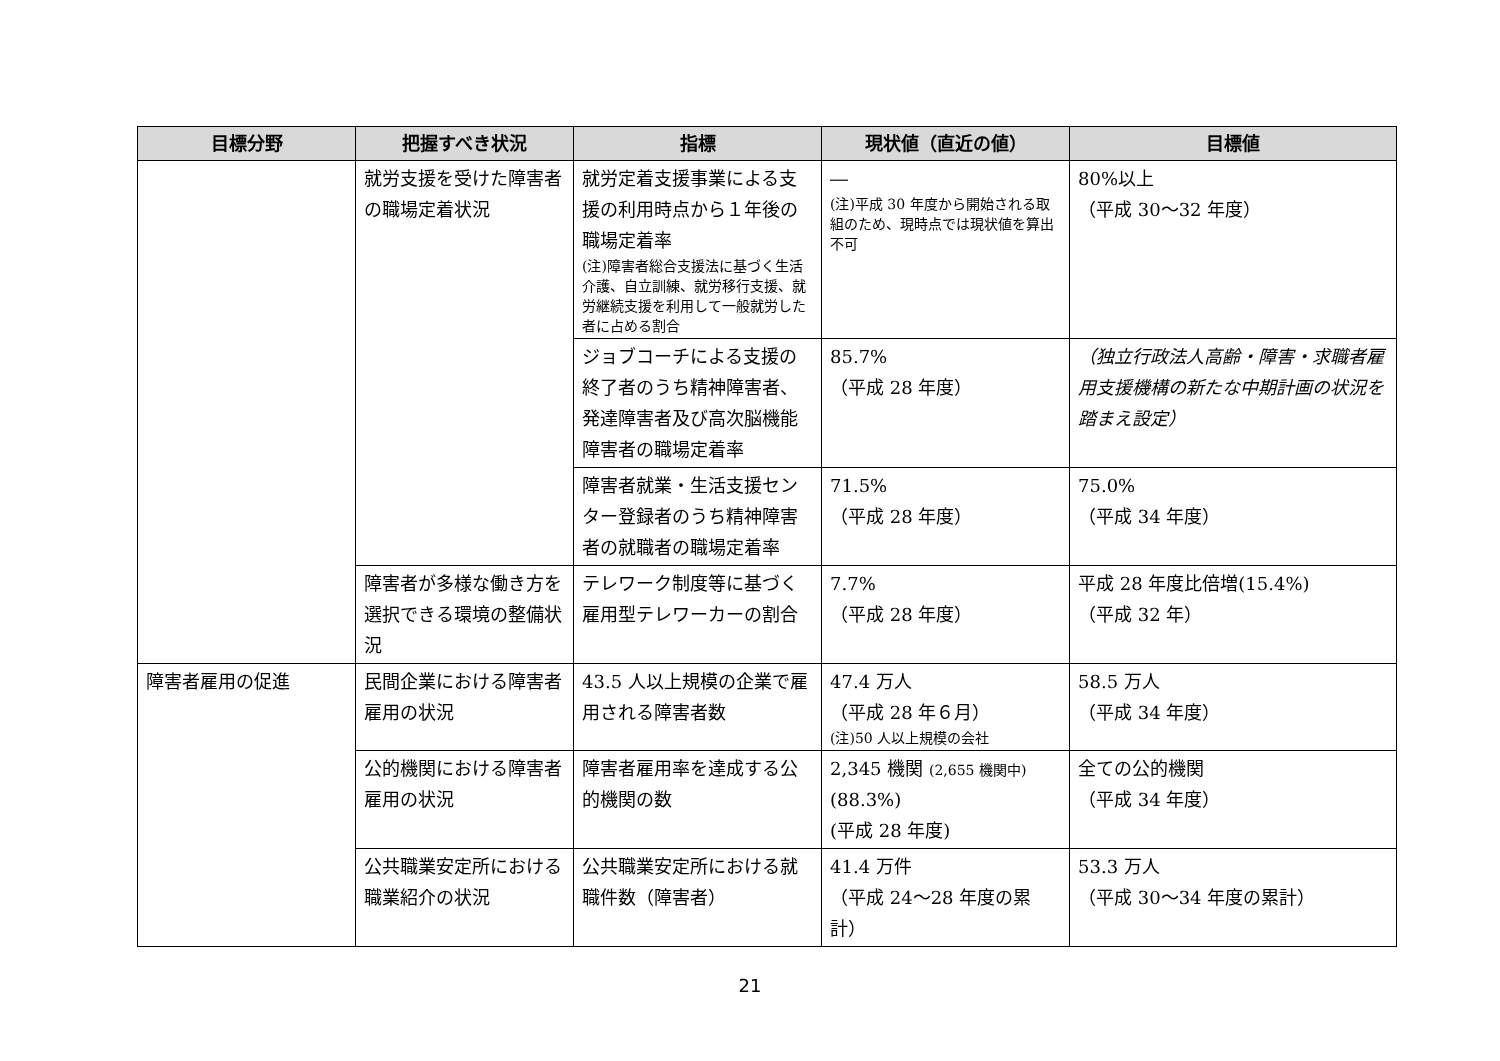| 目標分野 | 把握すべき状況 | 指標 | 現状値（直近の値） | 目標値 |
| --- | --- | --- | --- | --- |
| | 就労支援を受けた障害者の職場定着状況 | 就労定着支援事業による支援の利用時点から１年後の職場定着率 (注)障害者総合支援法に基づく生活介護、自立訓練、就労移行支援、就労継続支援を利用して一般就労した者に占める割合 | ― (注)平成 30 年度から開始される取組のため、現時点では現状値を算出不可 | 80%以上 （平成 30～32 年度） |
| | | ジョブコーチによる支援の終了者のうち精神障害者、発達障害者及び高次脳機能障害者の職場定着率 | 85.7% （平成 28 年度） | （独立行政法人高齢・障害・求職者雇用支援機構の新たな中期計画の状況を踏まえ設定） |
| | | 障害者就業・生活支援センター登録者のうち精神障害者の就職者の職場定着率 | 71.5% （平成 28 年度） | 75.0% （平成 34 年度） |
| | 障害者が多様な働き方を選択できる環境の整備状況 | テレワーク制度等に基づく雇用型テレワーカーの割合 | 7.7% （平成 28 年度） | 平成 28 年度比倍増(15.4%) （平成 32 年） |
| 障害者雇用の促進 | 民間企業における障害者雇用の状況 | 43.5 人以上規模の企業で雇用される障害者数 | 47.4 万人 （平成 28 年６月） (注)50 人以上規模の会社 | 58.5 万人 （平成 34 年度） |
| | 公的機関における障害者雇用の状況 | 障害者雇用率を達成する公的機関の数 | 2,345 機関 (2,655 機関中) (88.3%) (平成 28 年度) | 全ての公的機関 （平成 34 年度） |
| | 公共職業安定所における職業紹介の状況 | 公共職業安定所における就職件数（障害者） | 41.4 万件 （平成 24～28 年度の累計） | 53.3 万人 （平成 30～34 年度の累計） |
21